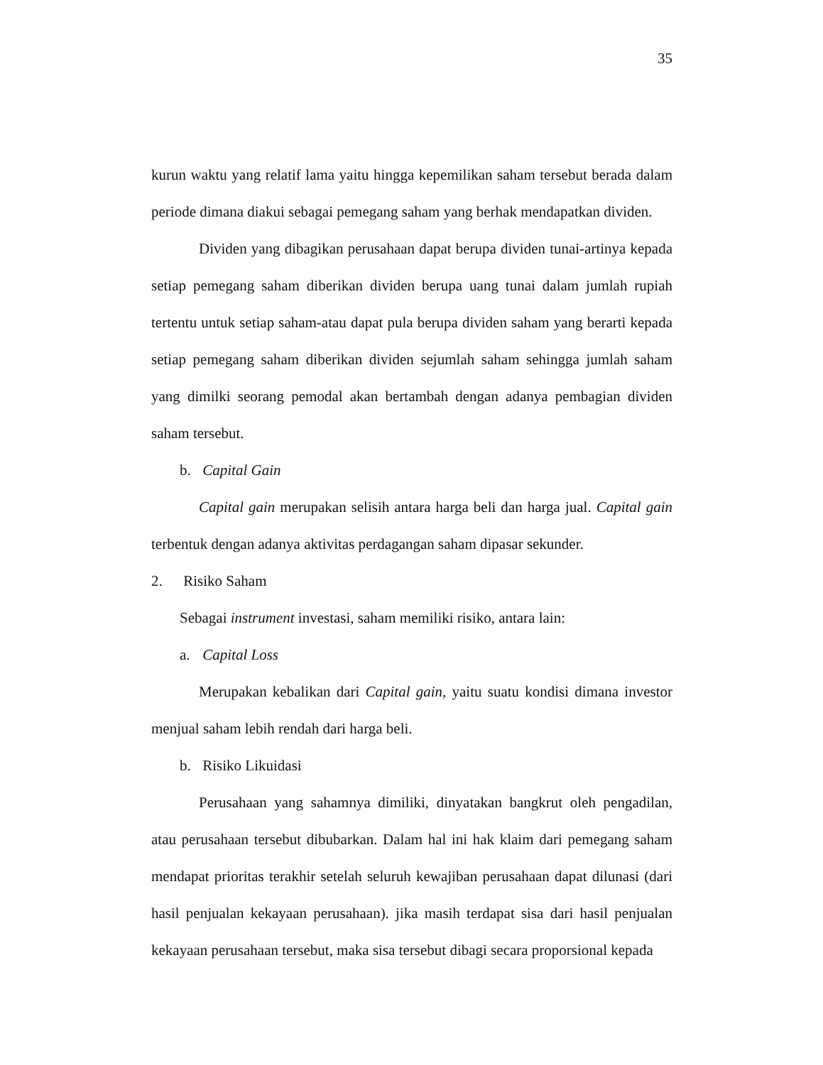35
kurun waktu yang relatif lama yaitu hingga kepemilikan saham tersebut berada dalam periode dimana diakui sebagai pemegang saham yang berhak mendapatkan dividen.
Dividen yang dibagikan perusahaan dapat berupa dividen tunai-artinya kepada setiap pemegang saham diberikan dividen berupa uang tunai dalam jumlah rupiah tertentu untuk setiap saham-atau dapat pula berupa dividen saham yang berarti kepada setiap pemegang saham diberikan dividen sejumlah saham sehingga jumlah saham yang dimilki seorang pemodal akan bertambah dengan adanya pembagian dividen saham tersebut.
b. Capital Gain
Capital gain merupakan selisih antara harga beli dan harga jual. Capital gain terbentuk dengan adanya aktivitas perdagangan saham dipasar sekunder.
2. Risiko Saham
Sebagai instrument investasi, saham memiliki risiko, antara lain:
a. Capital Loss
Merupakan kebalikan dari Capital gain, yaitu suatu kondisi dimana investor menjual saham lebih rendah dari harga beli.
b. Risiko Likuidasi
Perusahaan yang sahamnya dimiliki, dinyatakan bangkrut oleh pengadilan, atau perusahaan tersebut dibubarkan. Dalam hal ini hak klaim dari pemegang saham mendapat prioritas terakhir setelah seluruh kewajiban perusahaan dapat dilunasi (dari hasil penjualan kekayaan perusahaan). jika masih terdapat sisa dari hasil penjualan kekayaan perusahaan tersebut, maka sisa tersebut dibagi secara proporsional kepada